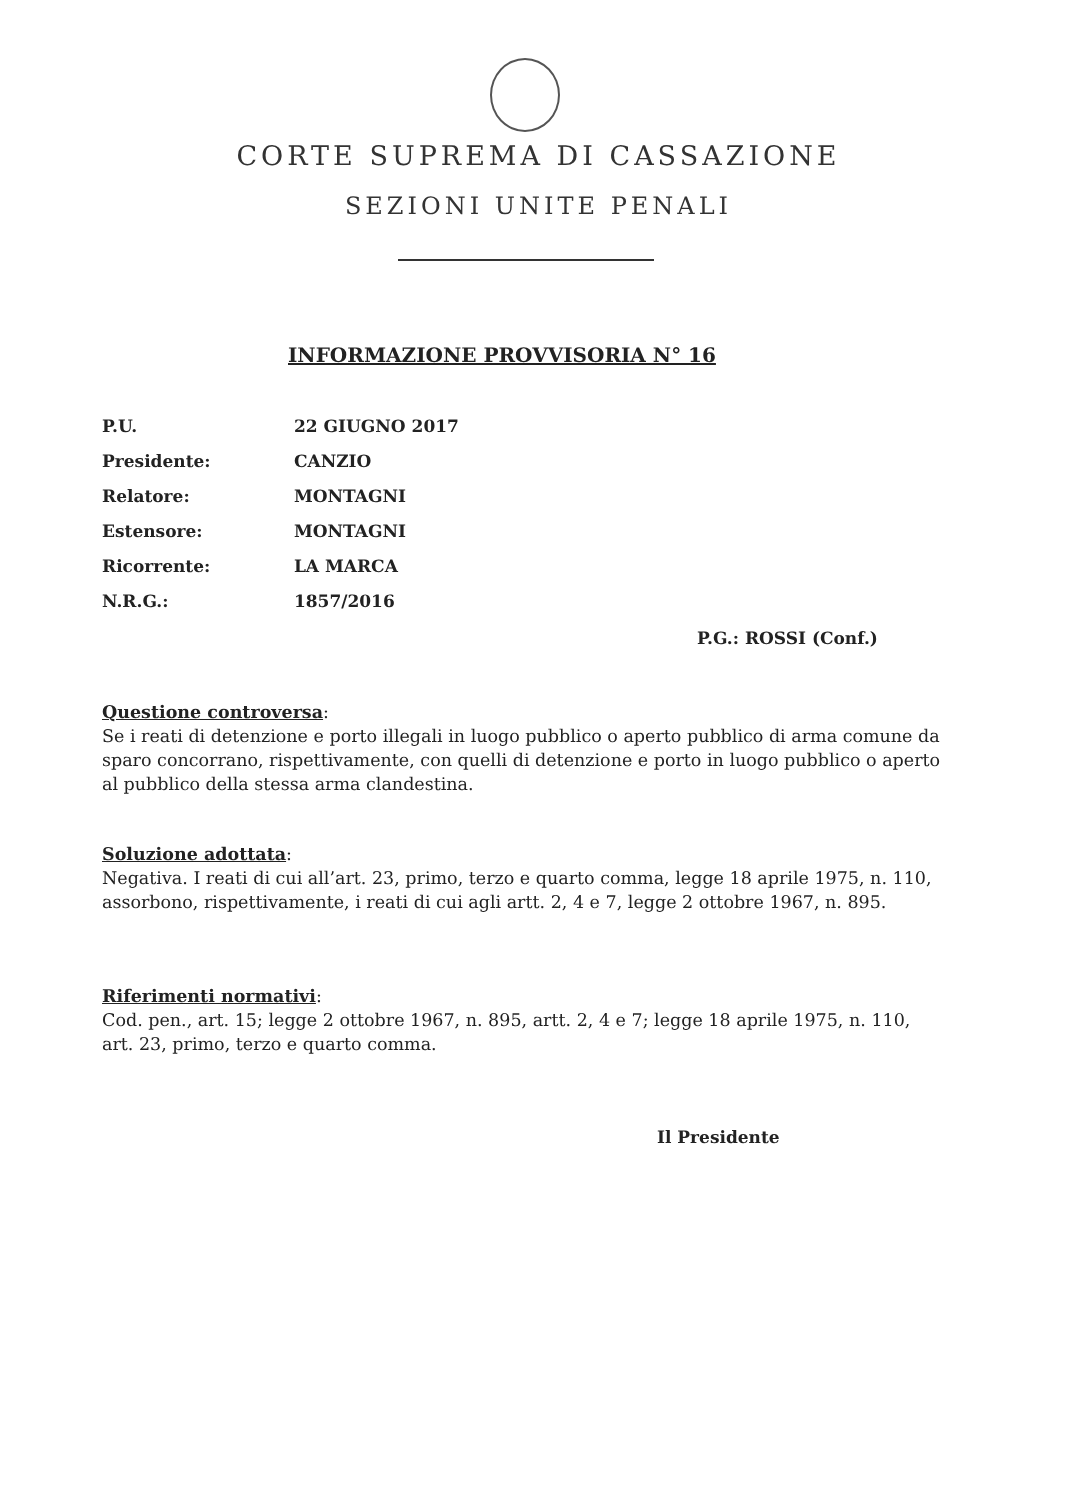CORTE SUPREMA DI CASSAZIONE
SEZIONI UNITE PENALI
INFORMAZIONE PROVVISORIA N° 16
P.U. 22 GIUGNO 2017
Presidente: CANZIO
Relatore: MONTAGNI
Estensore: MONTAGNI
Ricorrente: LA MARCA
N.R.G.: 1857/2016
P.G.: ROSSI (Conf.)
Questione controversa:
Se i reati di detenzione e porto illegali in luogo pubblico o aperto pubblico di arma comune da sparo concorrano, rispettivamente, con quelli di detenzione e porto in luogo pubblico o aperto al pubblico della stessa arma clandestina.
Soluzione adottata:
Negativa. I reati di cui all’art. 23, primo, terzo e quarto comma, legge 18 aprile 1975, n. 110, assorbono, rispettivamente, i reati di cui agli artt. 2, 4 e 7, legge 2 ottobre 1967, n. 895.
Riferimenti normativi:
Cod. pen., art. 15; legge 2 ottobre 1967, n. 895, artt. 2, 4 e 7; legge 18 aprile 1975, n. 110, art. 23, primo, terzo e quarto comma.
Il Presidente